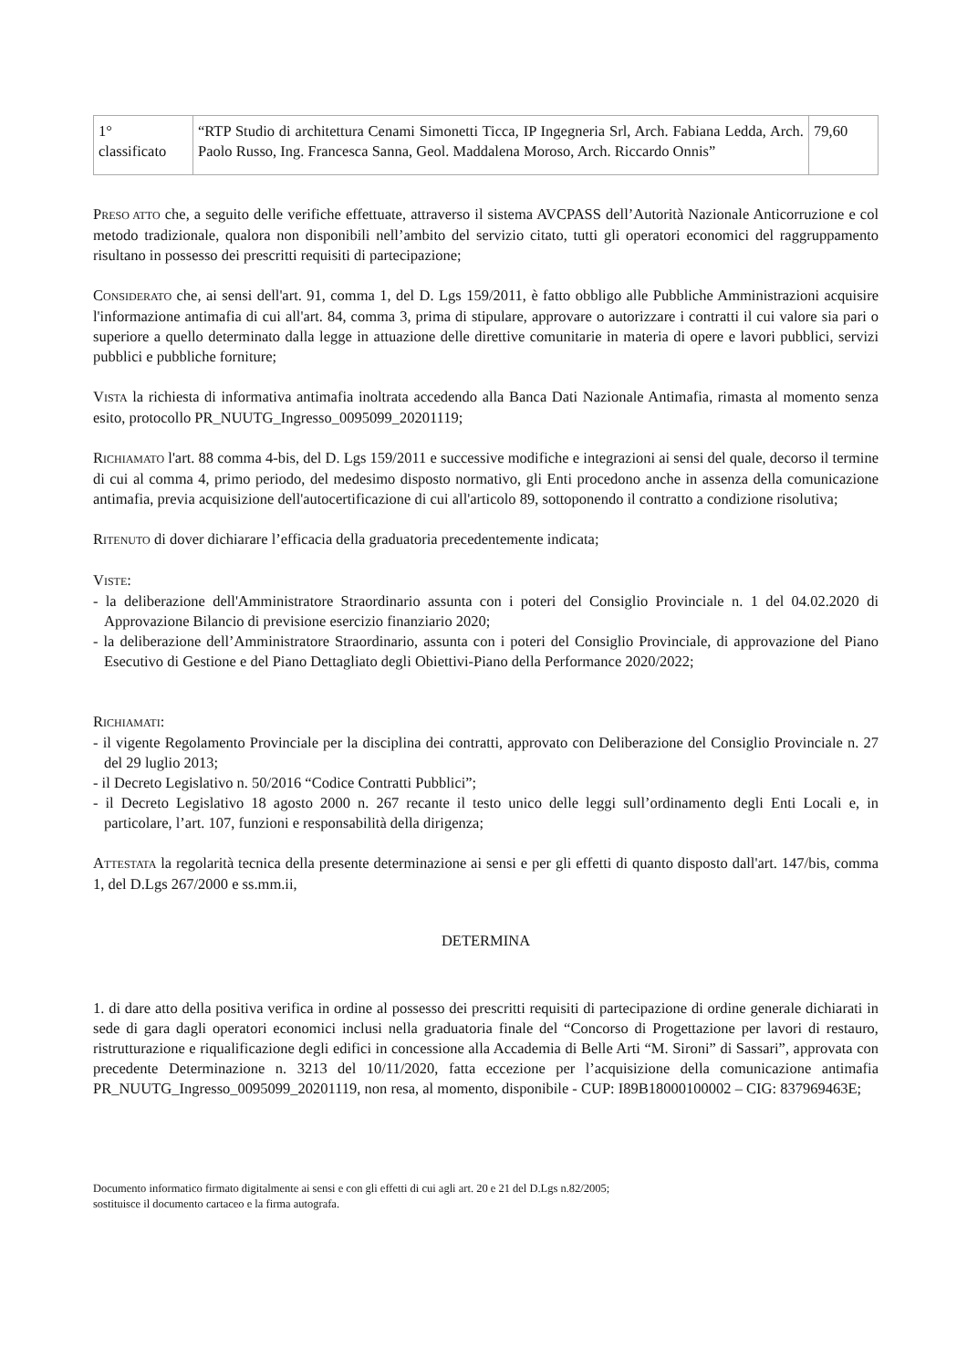| 1° classificato | “RTP Studio di architettura Cenami Simonetti Ticca, IP Ingegneria Srl, Arch. Fabiana Ledda, Arch. Paolo Russo, Ing. Francesca Sanna, Geol. Maddalena Moroso, Arch. Riccardo Onnis” | 79,60 |
PRESO ATTO che, a seguito delle verifiche effettuate, attraverso il sistema AVCPASS dell’Autorità Nazionale Anticorruzione e col metodo tradizionale, qualora non disponibili nell’ambito del servizio citato, tutti gli operatori economici del raggruppamento risultano in possesso dei prescritti requisiti di partecipazione;
CONSIDERATO che, ai sensi dell'art. 91, comma 1, del D. Lgs 159/2011, è fatto obbligo alle Pubbliche Amministrazioni acquisire l'informazione antimafia di cui all'art. 84, comma 3, prima di stipulare, approvare o autorizzare i contratti il cui valore sia pari o superiore a quello determinato dalla legge in attuazione delle direttive comunitarie in materia di opere e lavori pubblici, servizi pubblici e pubbliche forniture;
VISTA la richiesta di informativa antimafia inoltrata accedendo alla Banca Dati Nazionale Antimafia, rimasta al momento senza esito, protocollo PR_NUUTG_Ingresso_0095099_20201119;
RICHIAMATO l'art. 88 comma 4-bis, del D. Lgs 159/2011 e successive modifiche e integrazioni ai sensi del quale, decorso il termine di cui al comma 4, primo periodo, del medesimo disposto normativo, gli Enti procedono anche in assenza della comunicazione antimafia, previa acquisizione dell'autocertificazione di cui all'articolo 89, sottoponendo il contratto a condizione risolutiva;
RITENUTO di dover dichiarare l’efficacia della graduatoria precedentemente indicata;
VISTE:
- la deliberazione dell'Amministratore Straordinario assunta con i poteri del Consiglio Provinciale n. 1 del 04.02.2020 di Approvazione Bilancio di previsione esercizio finanziario 2020;
- la deliberazione dell’Amministratore Straordinario, assunta con i poteri del Consiglio Provinciale, di approvazione del Piano Esecutivo di Gestione e del Piano Dettagliato degli Obiettivi-Piano della Performance 2020/2022;
RICHIAMATI:
- il vigente Regolamento Provinciale per la disciplina dei contratti, approvato con Deliberazione del Consiglio Provinciale n. 27 del 29 luglio 2013;
- il Decreto Legislativo n. 50/2016 “Codice Contratti Pubblici”;
- il Decreto Legislativo 18 agosto 2000 n. 267 recante il testo unico delle leggi sull’ordinamento degli Enti Locali e, in particolare, l’art. 107, funzioni e responsabilità della dirigenza;
ATTESTATA la regolarità tecnica della presente determinazione ai sensi e per gli effetti di quanto disposto dall'art. 147/bis, comma 1, del D.Lgs 267/2000 e ss.mm.ii,
DETERMINA
1. di dare atto della positiva verifica in ordine al possesso dei prescritti requisiti di partecipazione di ordine generale dichiarati in sede di gara dagli operatori economici inclusi nella graduatoria finale del “Concorso di Progettazione per lavori di restauro, ristrutturazione e riqualificazione degli edifici in concessione alla Accademia di Belle Arti “M. Sironi” di Sassari”, approvata con precedente Determinazione n. 3213 del 10/11/2020, fatta eccezione per l’acquisizione della comunicazione antimafia PR_NUUTG_Ingresso_0095099_20201119, non resa, al momento, disponibile - CUP: I89B18000100002 – CIG: 837969463E;
Documento informatico firmato digitalmente ai sensi e con gli effetti di cui agli art. 20 e 21 del D.Lgs n.82/2005;
sostituisce il documento cartaceo e la firma autografa.